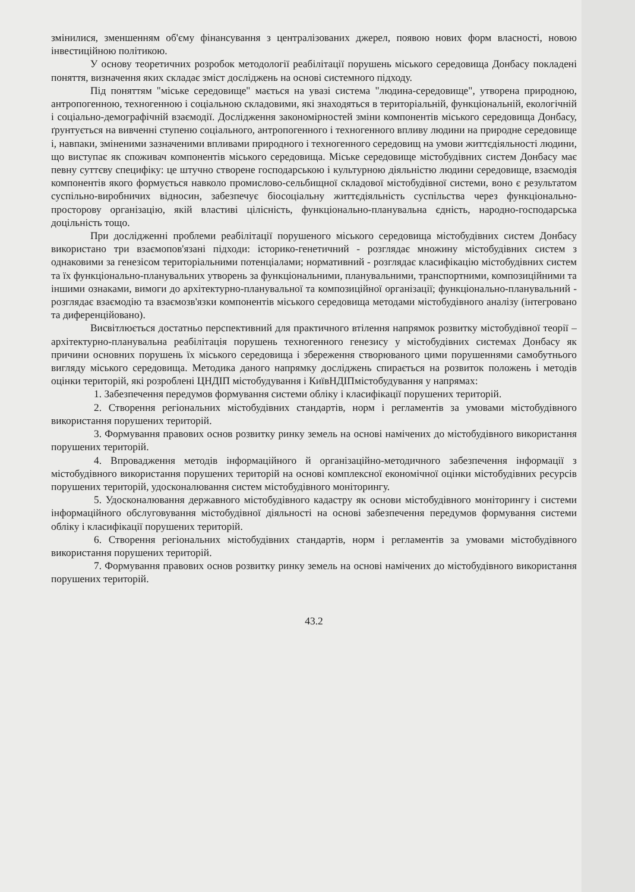змінилися, зменшенням об'єму фінансування з централізованих джерел, появою нових форм власності, новою інвестиційною політикою.
У основу теоретичних розробок методології реабілітації порушень міського середовища Донбасу покладені поняття, визначення яких складає зміст досліджень на основі системного підходу.
Під поняттям "міське середовище" мається на увазі система "людина-середовище", утворена природною, антропогенною, техногенною і соціальною складовими, які знаходяться в територіальній, функціональній, екологічній і соціально-демографічній взаємодії. Дослідження закономірностей зміни компонентів міського середовища Донбасу, ґрунтується на вивченні ступеню соціального, антропогенного і техногенного впливу людини на природне середовище і, навпаки, зміненими зазначеними впливами природного і техногенного середовищ на умови життєдіяльності людини, що виступає як споживач компонентів міського середовища. Міське середовище містобудівних систем Донбасу має певну суттєву специфіку: це штучно створене господарською і культурною діяльністю людини середовище, взаємодія компонентів якого формується навколо промислово-сельбищної складової містобудівної системи, воно є результатом суспільно-виробничих відносин, забезпечує біосоціальну життєдіяльність суспільства через функціонально-просторову організацію, якій властиві цілісність, функціонально-планувальна єдність, народно-господарська доцільність тощо.
При дослідженні проблеми реабілітації порушеного міського середовища містобудівних систем Донбасу використано три взаємопов'язані підходи: історико-генетичний - розглядає множину містобудівних систем з однаковими за генезісом територіальними потенціалами; нормативний - розглядає класифікацію містобудівних систем та їх функціонально-планувальних утворень за функціональними, планувальними, транспортними, композиційними та іншими ознаками, вимоги до архітектурно-планувальної та композиційної організації; функціонально-планувальний - розглядає взаємодію та взаємозв'язки компонентів міського середовища методами містобудівного аналізу (інтегровано та диференційовано).
Висвітлюється достатньо перспективний для практичного втілення напрямок розвитку містобудівної теорії – архітектурно-планувальна реабілітація порушень техногенного генезису у містобудівних системах Донбасу як причини основних порушень їх міського середовища і збереження створюваного цими порушеннями самобутнього вигляду міського середовища. Методика даного напрямку досліджень спирається на розвиток положень і методів оцінки територій, які розроблені ЦНДІП містобудування і КиївНДІПмістобудування у напрямах:
1. Забезпечення передумов формування системи обліку і класифікації порушених територій.
2. Створення регіональних містобудівних стандартів, норм і регламентів за умовами містобудівного використання порушених територій.
3. Формування правових основ розвитку ринку земель на основі намічених до містобудівного використання порушених територій.
4. Впровадження методів інформаційного й організаційно-методичного забезпечення інформації з містобудівного використання порушених територій на основі комплексної економічної оцінки містобудівних ресурсів порушених територій, удосконалювання систем містобудівного моніторингу.
5. Удосконалювання державного містобудівного кадастру як основи містобудівного моніторингу і системи інформаційного обслуговування містобудівної діяльності на основі забезпечення передумов формування системи обліку і класифікації порушених територій.
6. Створення регіональних містобудівних стандартів, норм і регламентів за умовами містобудівного використання порушених територій.
7. Формування правових основ розвитку ринку земель на основі намічених до містобудівного використання порушених територій.
43.2